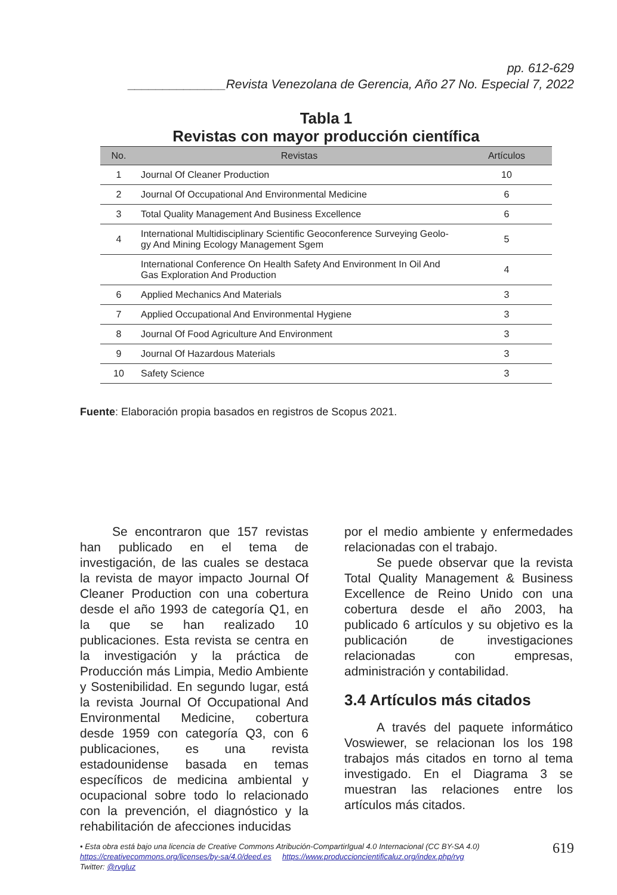pp. 612-629
______________Revista Venezolana de Gerencia, Año 27 No. Especial 7, 2022
Tabla 1
Revistas con mayor producción científica
| No. | Revistas | Artículos |
| --- | --- | --- |
| 1 | Journal Of Cleaner Production | 10 |
| 2 | Journal Of Occupational And Environmental Medicine | 6 |
| 3 | Total Quality Management And Business Excellence | 6 |
| 4 | International Multidisciplinary Scientific Geoconference Surveying Geolo- gy And Mining Ecology Management Sgem | 5 |
| | International Conference On Health Safety And Environment In Oil And Gas Exploration And Production | 4 |
| 6 | Applied Mechanics And Materials | 3 |
| 7 | Applied Occupational And Environmental Hygiene | 3 |
| 8 | Journal Of Food Agriculture And Environment | 3 |
| 9 | Journal Of Hazardous Materials | 3 |
| 10 | Safety Science | 3 |
Fuente: Elaboración propia basados en registros de Scopus 2021.
Se encontraron que 157 revistas han publicado en el tema de investigación, de las cuales se destaca la revista de mayor impacto Journal Of Cleaner Production con una cobertura desde el año 1993 de categoría Q1, en la que se han realizado 10 publicaciones. Esta revista se centra en la investigación y la práctica de Producción más Limpia, Medio Ambiente y Sostenibilidad. En segundo lugar, está la revista Journal Of Occupational And Environmental Medicine, cobertura desde 1959 con categoría Q3, con 6 publicaciones, es una revista estadounidense basada en temas específicos de medicina ambiental y ocupacional sobre todo lo relacionado con la prevención, el diagnóstico y la rehabilitación de afecciones inducidas
por el medio ambiente y enfermedades relacionadas con el trabajo.
Se puede observar que la revista Total Quality Management & Business Excellence de Reino Unido con una cobertura desde el año 2003, ha publicado 6 artículos y su objetivo es la publicación de investigaciones relacionadas con empresas, administración y contabilidad.
3.4 Artículos más citados
A través del paquete informático Voswiewer, se relacionan los los 198 trabajos más citados en torno al tema investigado. En el Diagrama 3 se muestran las relaciones entre los artículos más citados.
• Esta obra está bajo una licencia de Creative Commons Atribución-CompartirIgual 4.0 Internacional (CC BY-SA 4.0)
https://creativecommons.org/licenses/by-sa/4.0/deed.es https://www.produccioncientificaluz.org/index.php/rvg
Twitter: @rvgluz
619